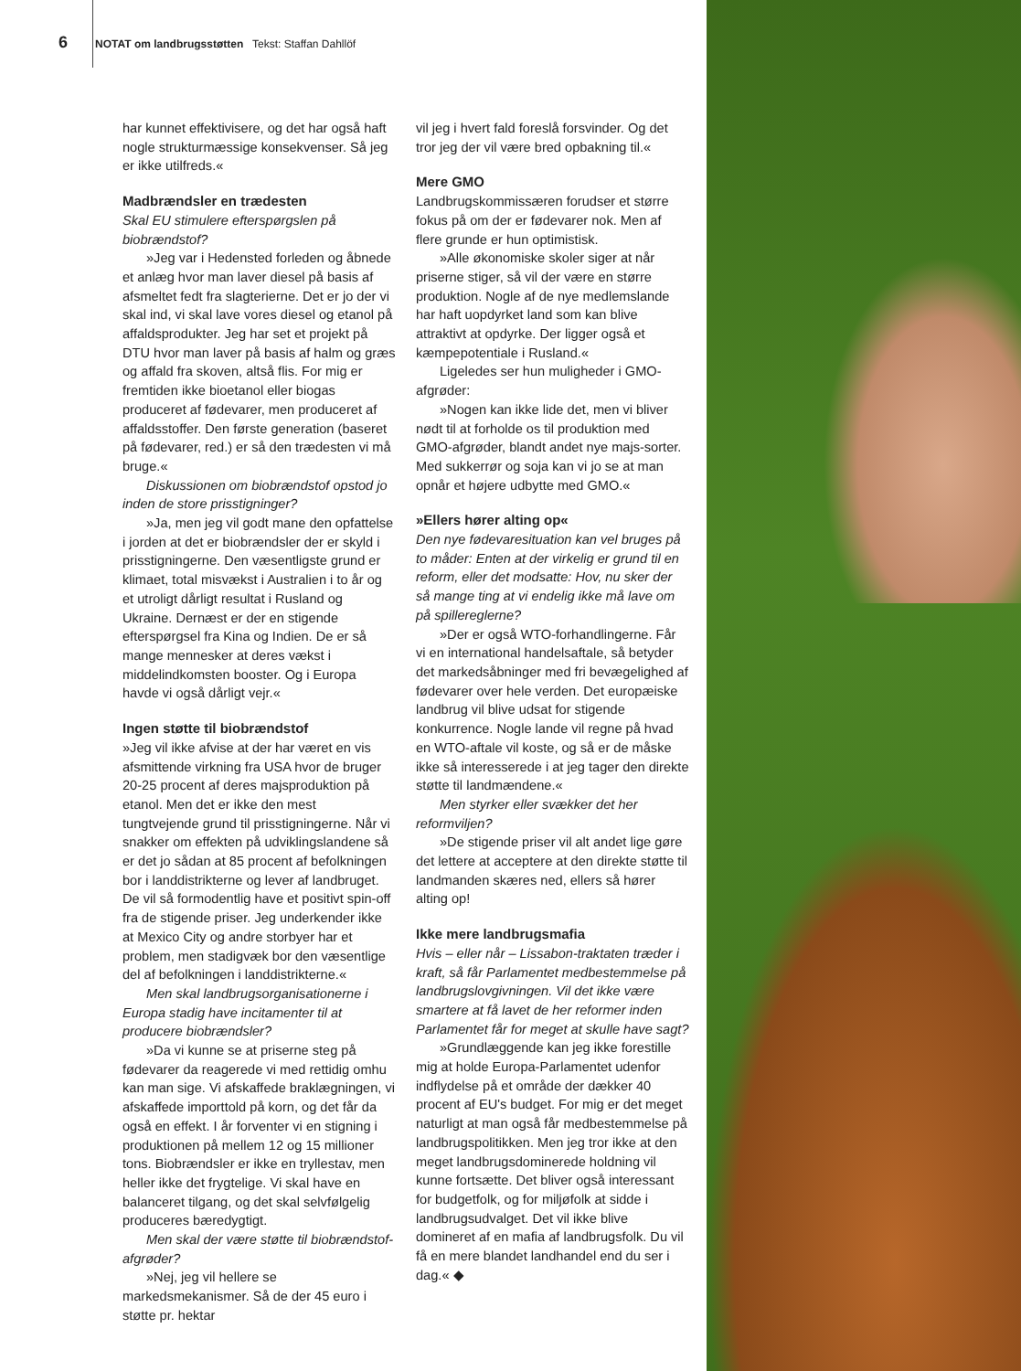6 NOTAT om landbrugsstøtten Tekst: Staffan Dahllöf
har kunnet effektivisere, og det har også haft nogle strukturmæssige konsekvenser. Så jeg er ikke utilfreds.«
Madbrændsler en trædesten
Skal EU stimulere efterspørgslen på biobrændstof?
»Jeg var i Hedensted forleden og åbnede et anlæg hvor man laver diesel på basis af afsmeltet fedt fra slagterierne. Det er jo der vi skal ind, vi skal lave vores diesel og etanol på affaldsprodukter. Jeg har set et projekt på DTU hvor man laver på basis af halm og græs og affald fra skoven, altså flis. For mig er fremtiden ikke bioetanol eller biogas produceret af fødevarer, men produceret af affaldsstoffer. Den første generation (baseret på fødevarer, red.) er så den trædesten vi må bruge.«
Diskussionen om biobrændstof opstod jo inden de store prisstigninger?
»Ja, men jeg vil godt mane den opfattelse i jorden at det er biobrændsler der er skyld i prisstigningerne. Den væsentligste grund er klimaet, total misvækst i Australien i to år og et utroligt dårligt resultat i Rusland og Ukraine. Dernæst er der en stigende efterspørgsel fra Kina og Indien. De er så mange mennesker at deres vækst i middelindkomsten booster. Og i Europa havde vi også dårligt vejr.«
Ingen støtte til biobrændstof
»Jeg vil ikke afvise at der har været en vis afsmittende virkning fra USA hvor de bruger 20-25 procent af deres majsproduktion på etanol. Men det er ikke den mest tungtvejende grund til prisstigningerne. Når vi snakker om effekten på udviklingslandene så er det jo sådan at 85 procent af befolkningen bor i landdistrikterne og lever af landbruget. De vil så formodentlig have et positivt spin-off fra de stigende priser. Jeg underkender ikke at Mexico City og andre storbyer har et problem, men stadigvæk bor den væsentlige del af befolkningen i landdistrikterne.«
Men skal landbrugsorganisationerne i Europa stadig have incitamenter til at producere biobrændsler?
»Da vi kunne se at priserne steg på fødevarer da reagerede vi med rettidig omhu kan man sige. Vi afskaffede braklægningen, vi afskaffede importtold på korn, og det får da også en effekt. I år forventer vi en stigning i produktionen på mellem 12 og 15 millioner tons. Biobrændsler er ikke en tryllestav, men heller ikke det frygtelige. Vi skal have en balanceret tilgang, og det skal selvfølgelig produceres bæredygtigt.
Men skal der være støtte til biobrændstof-afgrøder?
»Nej, jeg vil hellere se markedsmekanismer. Så de der 45 euro i støtte pr. hektar
vil jeg i hvert fald foreslå forsvinder. Og det tror jeg der vil være bred opbakning til.«
Mere GMO
Landbrugskommissæren forudser et større fokus på om der er fødevarer nok. Men af flere grunde er hun optimistisk.
»Alle økonomiske skoler siger at når priserne stiger, så vil der være en større produktion. Nogle af de nye medlemslande har haft uopdyrket land som kan blive attraktivt at opdyrke. Der ligger også et kæmpepotentiale i Rusland.«
Ligeledes ser hun muligheder i GMO-afgrøder:
»Nogen kan ikke lide det, men vi bliver nødt til at forholde os til produktion med GMO-afgrøder, blandt andet nye majs-sorter. Med sukkerrør og soja kan vi jo se at man opnår et højere udbytte med GMO.«
»Ellers hører alting op«
Den nye fødevaresituation kan vel bruges på to måder: Enten at der virkelig er grund til en reform, eller det modsatte: Hov, nu sker der så mange ting at vi endelig ikke må lave om på spillereglerne?
»Der er også WTO-forhandlingerne. Får vi en international handelsaftale, så betyder det markedsåbninger med fri bevægelighed af fødevarer over hele verden. Det europæiske landbrug vil blive udsat for stigende konkurrence. Nogle lande vil regne på hvad en WTO-aftale vil koste, og så er de måske ikke så interesserede i at jeg tager den direkte støtte til landmændene.«
Men styrker eller svækker det her reformviljen?
»De stigende priser vil alt andet lige gøre det lettere at acceptere at den direkte støtte til landmanden skæres ned, ellers så hører alting op!
Ikke mere landbrugsmafia
Hvis – eller når – Lissabon-traktaten træder i kraft, så får Parlamentet medbestemmelse på landbrugslovgivningen. Vil det ikke være smartere at få lavet de her reformer inden Parlamentet får for meget at skulle have sagt?
»Grundlæggende kan jeg ikke forestille mig at holde Europa-Parlamentet udenfor indflydelse på et område der dækker 40 procent af EU's budget. For mig er det meget naturligt at man også får medbestemmelse på landbrugspolitikken. Men jeg tror ikke at den meget landbrugsdominerede holdning vil kunne fortsætte. Det bliver også interessant for budgetfolk, og for miljøfolk at sidde i landbrugsudvalget. Det vil ikke blive domineret af en mafia af landbrugsfolk. Du vil få en mere blandet landhandel end du ser i dag.« ◆